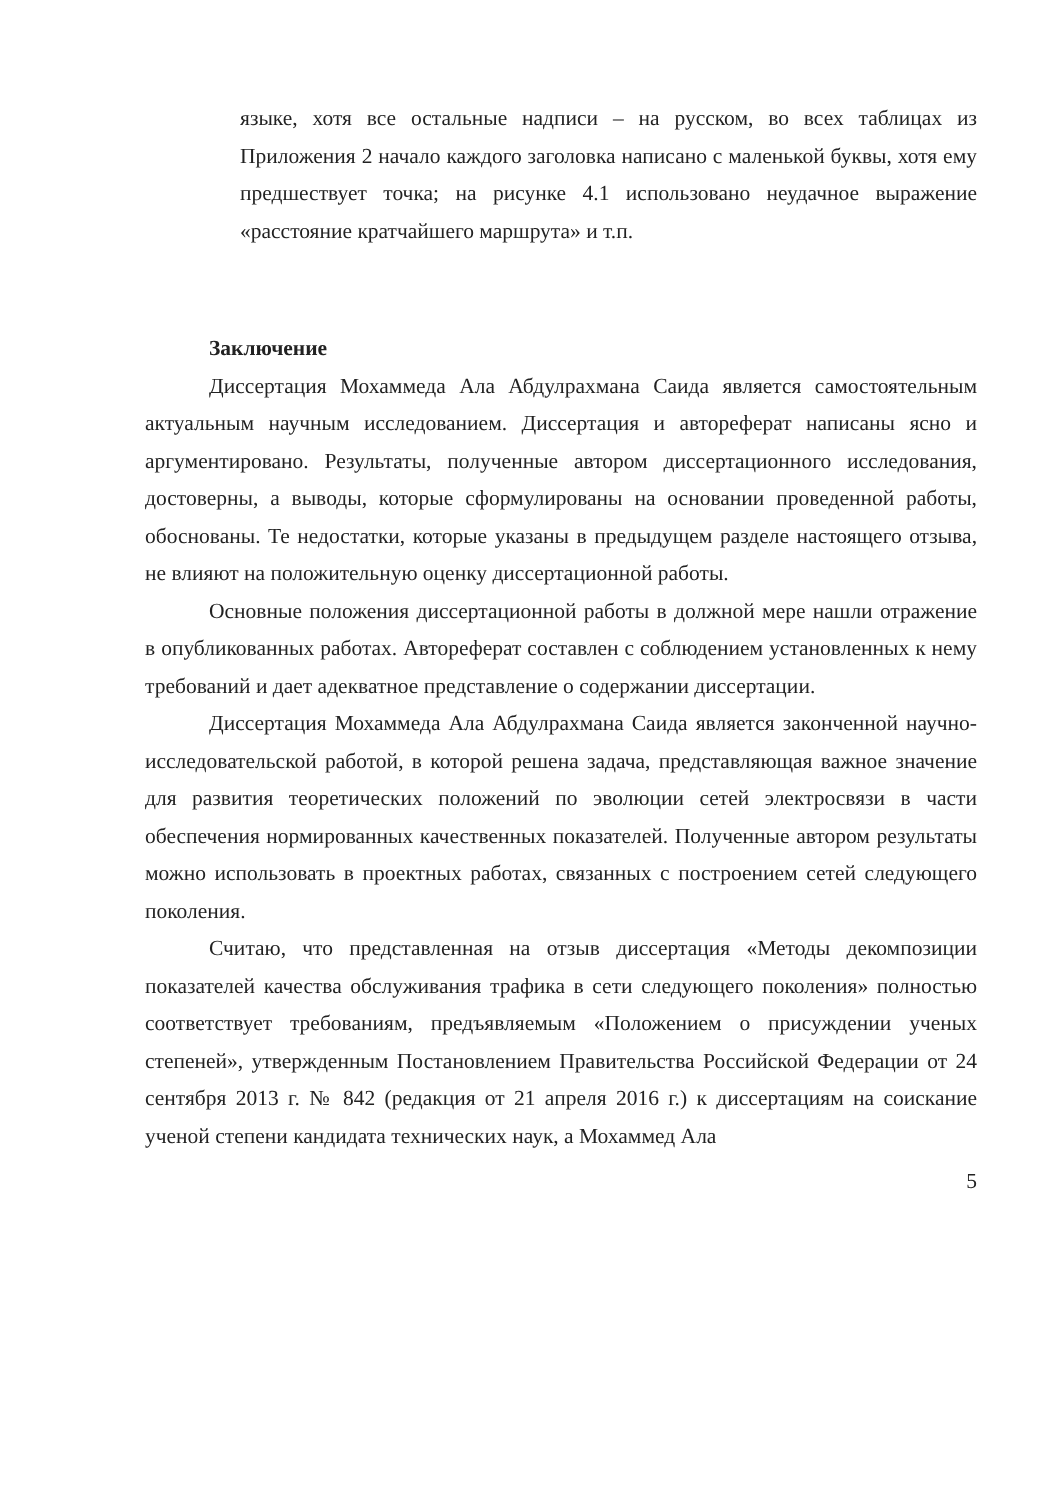языке, хотя все остальные надписи – на русском, во всех таблицах из Приложения 2 начало каждого заголовка написано с маленькой буквы, хотя ему предшествует точка; на рисунке 4.1 использовано неудачное выражение «расстояние кратчайшего маршрута» и т.п.
Заключение
Диссертация Мохаммеда Ала Абдулрахмана Саида является самостоятельным актуальным научным исследованием. Диссертация и автореферат написаны ясно и аргументировано. Результаты, полученные автором диссертационного исследования, достоверны, а выводы, которые сформулированы на основании проведенной работы, обоснованы. Те недостатки, которые указаны в предыдущем разделе настоящего отзыва, не влияют на положительную оценку диссертационной работы.
Основные положения диссертационной работы в должной мере нашли отражение в опубликованных работах. Автореферат составлен с соблюдением установленных к нему требований и дает адекватное представление о содержании диссертации.
Диссертация Мохаммеда Ала Абдулрахмана Саида является законченной научно-исследовательской работой, в которой решена задача, представляющая важное значение для развития теоретических положений по эволюции сетей электросвязи в части обеспечения нормированных качественных показателей. Полученные автором результаты можно использовать в проектных работах, связанных с построением сетей следующего поколения.
Считаю, что представленная на отзыв диссертация «Методы декомпозиции показателей качества обслуживания трафика в сети следующего поколения» полностью соответствует требованиям, предъявляемым «Положением о присуждении ученых степеней», утвержденным Постановлением Правительства Российской Федерации от 24 сентября 2013 г. № 842 (редакция от 21 апреля 2016 г.) к диссертациям на соискание ученой степени кандидата технических наук, а Мохаммед Ала
5